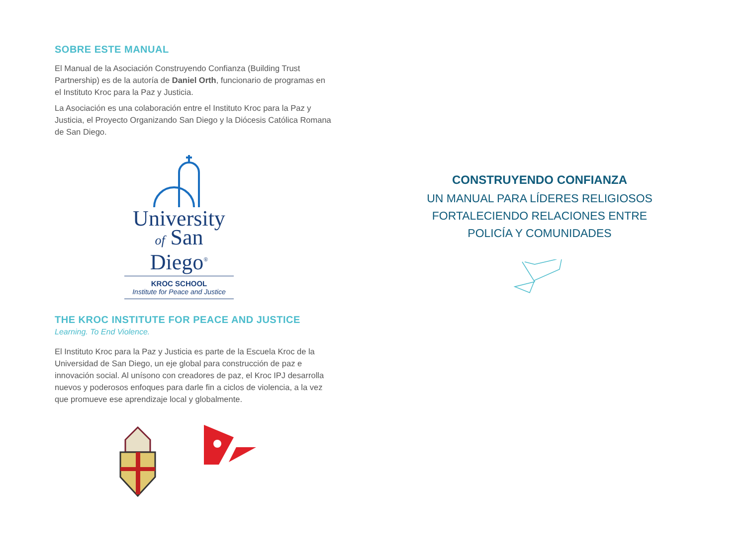SOBRE ESTE MANUAL
El Manual de la Asociación Construyendo Confianza (Building Trust Partnership) es de la autoría de Daniel Orth, funcionario de programas en el Instituto Kroc para la Paz y Justicia.
La Asociación es una colaboración entre el Instituto Kroc para la Paz y Justicia, el Proyecto Organizando San Diego y la Diócesis Católica Romana de San Diego.
University
of San Diego<sup>®</sup>
KROC SCHOOL
Institute for Peace and Justice
THE KROC INSTITUTE FOR PEACE AND JUSTICE
Learning. To End Violence.
El Instituto Kroc para la Paz y Justicia es parte de la Escuela Kroc de la Universidad de San Diego, un eje global para construcción de paz e innovación social. Al unísono con creadores de paz, el Kroc IPJ desarrolla nuevos y poderosos enfoques para darle fin a ciclos de violencia, a la vez que promueve ese aprendizaje local y globalmente.
CONSTRUYENDO CONFIANZA
UN MANUAL PARA LÍDERES RELIGIOSOS
FORTALECIENDO RELACIONES ENTRE
POLICÍA Y COMUNIDADES